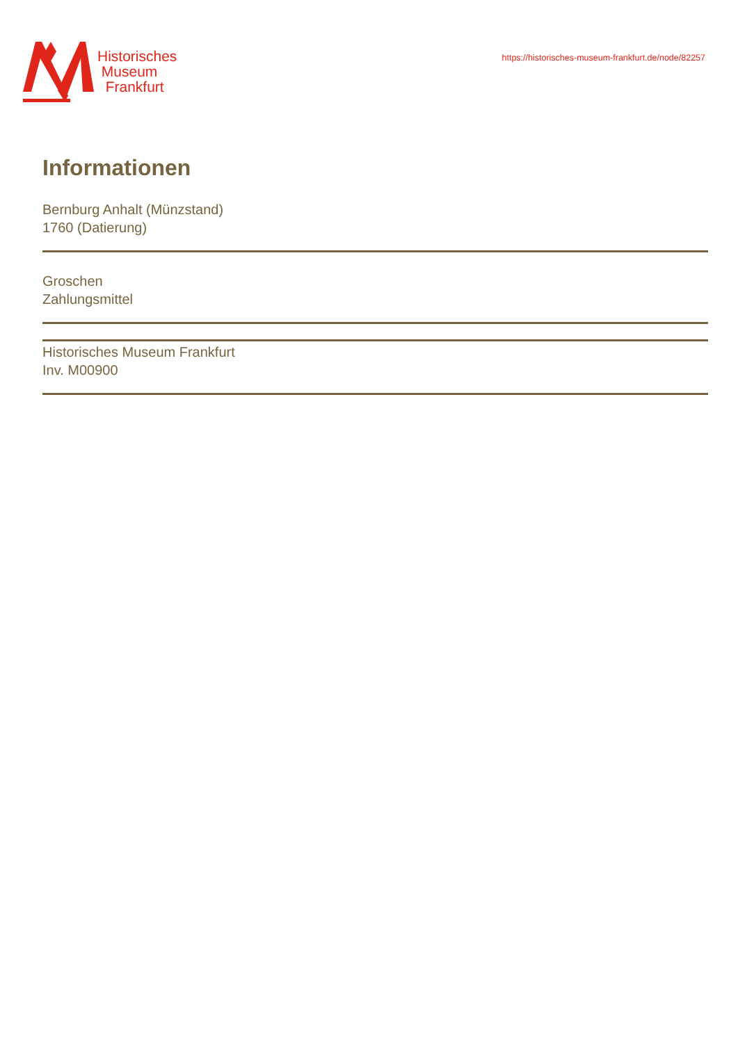Historisches
Museum
Frankfurt
https://historisches-museum-frankfurt.de/node/82257
Informationen
Bernburg Anhalt (Münzstand)
1760 (Datierung)
Groschen
Zahlungsmittel
Historisches Museum Frankfurt
Inv. M00900